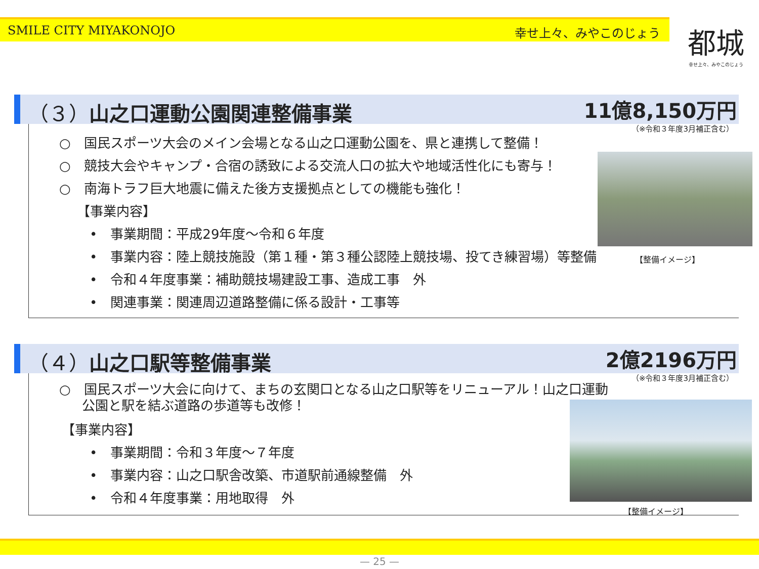SMILE CITY MIYAKONOJO 幸せ上々、みやこのじょう
都城
幸せ上々、みやこのじょう
（３）山之口運動公園関連整備事業 11億8,150万円
（※令和３年度3月補正含む）
○　国民スポーツ大会のメイン会場となる山之口運動公園を、県と連携して整備！
○　競技大会やキャンプ・合宿の誘致による交流人口の拡大や地域活性化にも寄与！
○　南海トラフ巨大地震に備えた後方支援拠点としての機能も強化！
【事業内容】
•　事業期間：平成29年度～令和６年度
•　事業内容：陸上競技施設（第１種・第３種公認陸上競技場、投てき練習場）等整備
•　令和４年度事業：補助競技場建設工事、造成工事　外
•　関連事業：関連周辺道路整備に係る設計・工事等
【整備イメージ】
（４）山之口駅等整備事業 2億2196万円
（※令和３年度3月補正含む）
○　国民スポーツ大会に向けて、まちの玄関口となる山之口駅等をリニューアル！山之口運動公園と駅を結ぶ道路の歩道等も改修！
【事業内容】
•　事業期間：令和３年度～７年度
•　事業内容：山之口駅舎改築、市道駅前通線整備　外
•　令和４年度事業：用地取得　外
【整備イメージ】
— 25 —